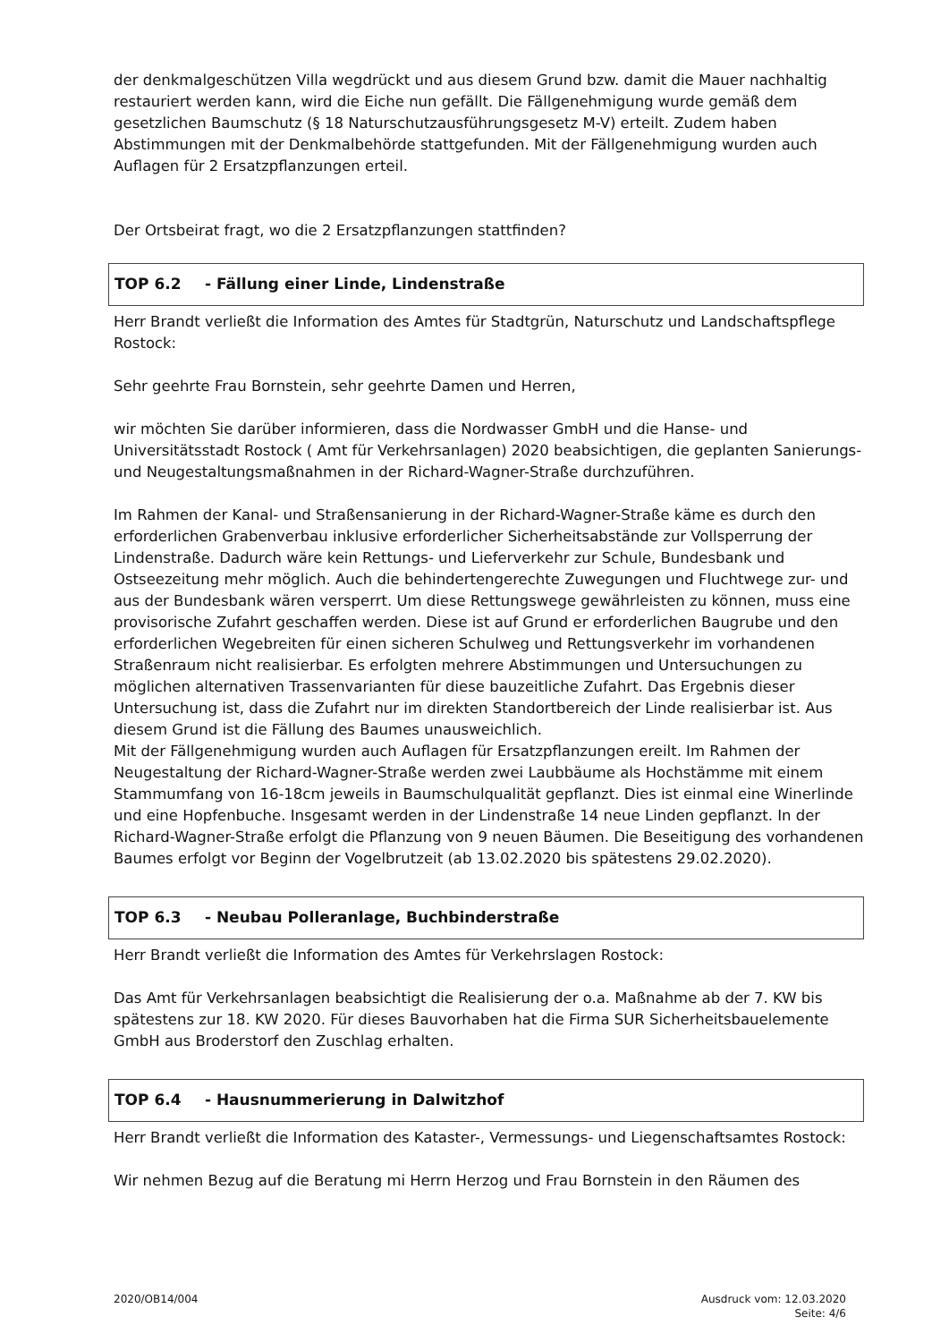der denkmalgeschützen Villa wegdrückt und aus diesem Grund bzw. damit die Mauer nachhaltig restauriert werden kann, wird die Eiche nun gefällt. Die Fällgenehmigung wurde gemäß dem gesetzlichen Baumschutz (§ 18 Naturschutzausführungsgesetz M-V) erteilt. Zudem haben Abstimmungen mit der Denkmalbehörde stattgefunden. Mit der Fällgenehmigung wurden auch Auflagen für 2 Ersatzpflanzungen erteil.
Der Ortsbeirat fragt, wo die 2 Ersatzpflanzungen stattfinden?
TOP 6.2 - Fällung einer Linde, Lindenstraße
Herr Brandt verließt die Information des Amtes für Stadtgrün, Naturschutz und Landschaftspflege Rostock:
Sehr geehrte Frau Bornstein, sehr geehrte Damen und Herren,
wir möchten Sie darüber informieren, dass die Nordwasser GmbH und die Hanse- und Universitätsstadt Rostock ( Amt für Verkehrsanlagen) 2020 beabsichtigen, die geplanten Sanierungs- und Neugestaltungsmaßnahmen in der Richard-Wagner-Straße durchzuführen.
Im Rahmen der Kanal- und Straßensanierung in der Richard-Wagner-Straße käme es durch den erforderlichen Grabenverbau inklusive erforderlicher Sicherheitsabstände zur Vollsperrung der Lindenstraße. Dadurch wäre kein Rettungs- und Lieferverkehr zur Schule, Bundesbank und Ostseezeitung mehr möglich. Auch die behindertengerechte Zuwegungen und Fluchtwege zur- und aus der Bundesbank wären versperrt. Um diese Rettungswege gewährleisten zu können, muss eine provisorische Zufahrt geschaffen werden. Diese ist auf Grund er erforderlichen Baugrube und den erforderlichen Wegebreiten für einen sicheren Schulweg und Rettungsverkehr im vorhandenen Straßenraum nicht realisierbar. Es erfolgten mehrere Abstimmungen und Untersuchungen zu möglichen alternativen Trassenvarianten für diese bauzeitliche Zufahrt. Das Ergebnis dieser Untersuchung ist, dass die Zufahrt nur im direkten Standortbereich der Linde realisierbar ist. Aus diesem Grund ist die Fällung des Baumes unausweichlich.
Mit der Fällgenehmigung wurden auch Auflagen für Ersatzpflanzungen ereilt. Im Rahmen der Neugestaltung der Richard-Wagner-Straße werden zwei Laubbäume als Hochstämme mit einem Stammumfang von 16-18cm jeweils in Baumschulqualität gepflanzt. Dies ist einmal eine Winerlinde und eine Hopfenbuche. Insgesamt werden in der Lindenstraße 14 neue Linden gepflanzt. In der Richard-Wagner-Straße erfolgt die Pflanzung von 9 neuen Bäumen. Die Beseitigung des vorhandenen Baumes erfolgt vor Beginn der Vogelbrutzeit (ab 13.02.2020 bis spätestens 29.02.2020).
TOP 6.3 - Neubau Polleranlage, Buchbinderstraße
Herr Brandt verließt die Information des Amtes für Verkehrslagen Rostock:
Das Amt für Verkehrsanlagen beabsichtigt die Realisierung der o.a. Maßnahme ab der 7. KW bis spätestens zur 18. KW 2020. Für dieses Bauvorhaben hat die Firma SUR Sicherheitsbauelemente GmbH aus Broderstorf den Zuschlag erhalten.
TOP 6.4 - Hausnummerierung in Dalwitzhof
Herr Brandt verließt die Information des Kataster-, Vermessungs- und Liegenschaftsamtes Rostock:
Wir nehmen Bezug auf die Beratung mi Herrn Herzog und Frau Bornstein in den Räumen des
2020/OB14/004 Ausdruck vom: 12.03.2020
Seite: 4/6